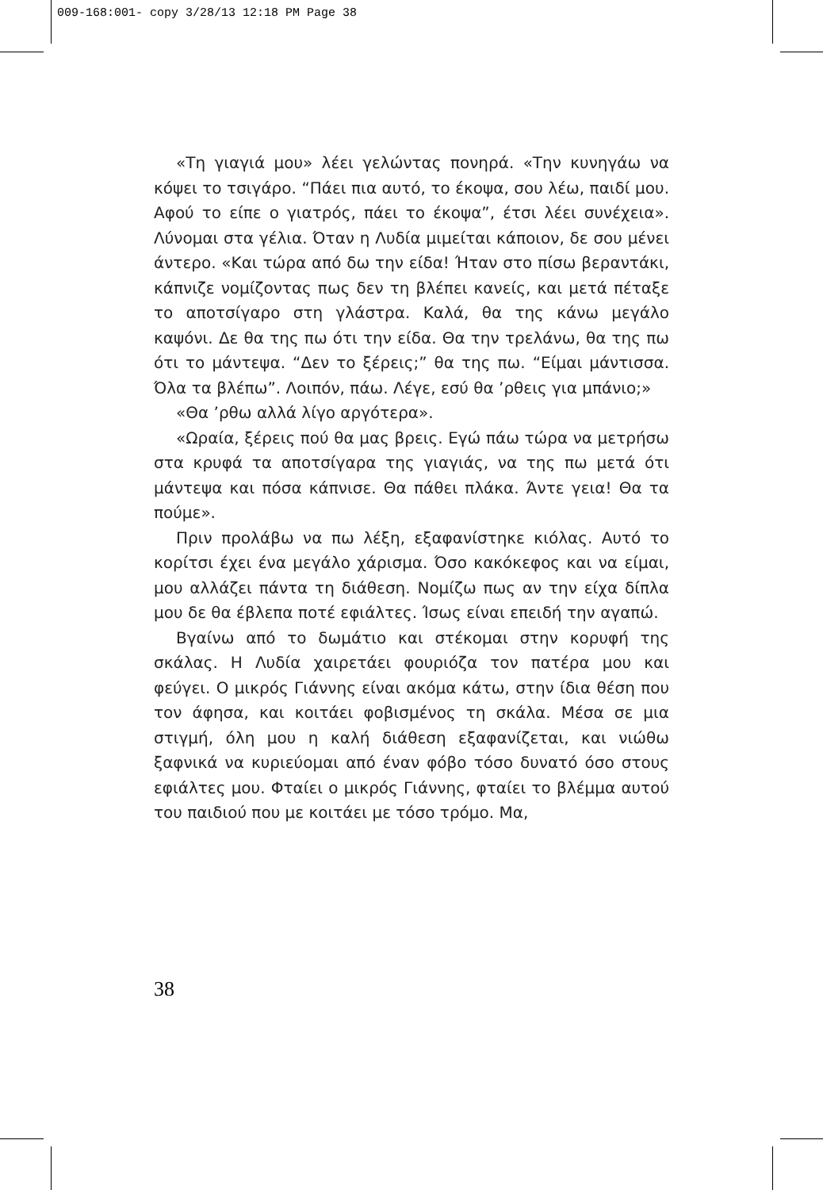009-168:001- copy 3/28/13 12:18 PM Page 38
«Τη γιαγιά μου» λέει γελώντας πονηρά. «Την κυνηγάω να κόψει το τσιγάρο. “Πάει πια αυτό, το έκοψα, σου λέω, παιδί μου. Αφού το είπε ο γιατρός, πάει το έκοψα”, έτσι λέει συνέχεια». Λύνομαι στα γέλια. Όταν η Λυδία μιμείται κάποιον, δε σου μένει άντερο. «Και τώρα από δω την είδα! Ήταν στο πίσω βεραντάκι, κάπνιζε νομίζοντας πως δεν τη βλέπει κανείς, και μετά πέταξε το αποτσίγαρο στη γλάστρα. Καλά, θα της κάνω μεγάλο καψόνι. Δε θα της πω ότι την είδα. Θα την τρελάνω, θα της πω ότι το μάντεψα. “Δεν το ξέρεις;” θα της πω. “Είμαι μάντισσα. Όλα τα βλέπω”. Λοιπόν, πάω. Λέγε, εσύ θα ’ρθεις για μπάνιο;»
«Θα ’ρθω αλλά λίγο αργότερα».
«Ωραία, ξέρεις πού θα μας βρεις. Εγώ πάω τώρα να μετρήσω στα κρυφά τα αποτσίγαρα της γιαγιάς, να της πω μετά ότι μάντεψα και πόσα κάπνισε. Θα πάθει πλάκα. Άντε γεια! Θα τα πούμε».
Πριν προλάβω να πω λέξη, εξαφανίστηκε κιόλας. Αυτό το κορίτσι έχει ένα μεγάλο χάρισμα. Όσο κακόκεφος και να είμαι, μου αλλάζει πάντα τη διάθεση. Νομίζω πως αν την είχα δίπλα μου δε θα έβλεπα ποτέ εφιάλτες. Ίσως είναι επειδή την αγαπώ.
Βγαίνω από το δωμάτιο και στέκομαι στην κορυφή της σκάλας. Η Λυδία χαιρετάει φουριόζα τον πατέρα μου και φεύγει. Ο μικρός Γιάννης είναι ακόμα κάτω, στην ίδια θέση που τον άφησα, και κοιτάει φοβισμένος τη σκάλα. Μέσα σε μια στιγμή, όλη μου η καλή διάθεση εξαφανίζεται, και νιώθω ξαφνικά να κυριεύομαι από έναν φόβο τόσο δυνατό όσο στους εφιάλτες μου. Φταίει ο μικρός Γιάννης, φταίει το βλέμμα αυτού του παιδιού που με κοιτάει με τόσο τρόμο. Μα,
38